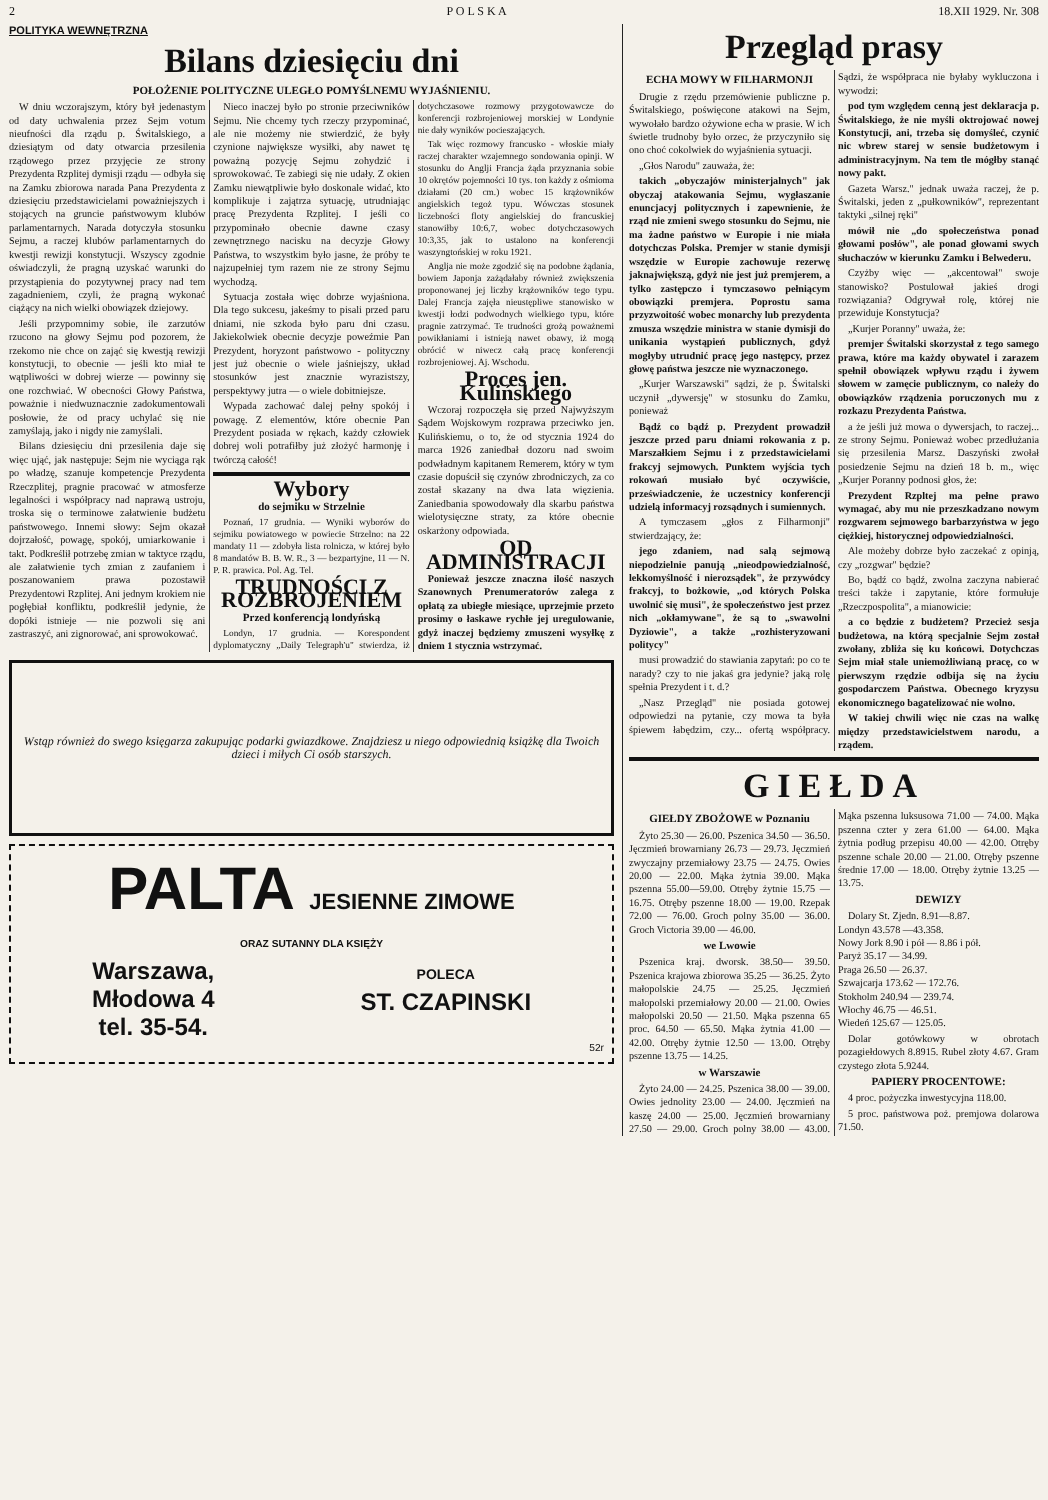2 P O L S K A 18.XII 1929. Nr. 308
POLITYKA WEWNĘTRZNA
Bilans dziesięciu dni
POŁOŻENIE POLITYCZNE ULEGŁO POMYŚLNEMU WYJAŚNIENIU.
W dniu wczorajszym, który był jedenastym od daty uchwalenia przez Sejm votum nieufności dla rządu p. Świtalskiego, a dziesiątym od daty otwarcia przesilenia rządowego przez przyjęcie ze strony Prezydenta Rzplitej dymisji rządu — odbyła się na Zamku zbiorowa narada Pana Prezydenta z dziesięciu przedstawicielami poważniejszych i stojących na gruncie państwowym klubów parlamentarnych. Narada dotyczyła stosunku Sejmu, a raczej klubów parlamentarnych do kwestji rewizji konstytucji. Wszyscy zgodnie oświadczyli, że pragną uzyskać warunki do przystąpienia do pozytywnej pracy nad tem zagadnieniem, czyli, że pragną wykonać ciążący na nich wielki obowiązek dziejowy.
Jeśli przypomnimy sobie, ile zarzutów rzucono na głowy Sejmu pod pozorem, że rzekomo nie chce on zająć się kwestją rewizji konstytucji, to obecnie — jeśli kto miał te wątpliwości w dobrej wierze — powinny się one rozchwiać. W obecności Głowy Państwa, poważnie i niedwuznacznie zadokumentowali posłowie, że od pracy uchylać się nie zamyślają, jako i nigdy nie zamyślali.
Bilans dziesięciu dni przesilenia daje się więc ująć, jak następuje: Sejm nie wyciąga rąk po władzę, szanuje kompetencje Prezydenta Rzeczplitej, pragnie pracować w atmosferze legalności i współpracy nad naprawą ustroju, troska się o terminowe załatwienie budżetu państwowego. Innemi słowy: Sejm okazał dojrzałość, powagę, spokój, umiarkowanie i takt. Podkreślił potrzebę zmian w taktyce rządu, ale załatwienie tych zmian z zaufaniem i poszanowaniem prawa pozostawił Prezydentowi Rzplitej. Ani jednym krokiem nie pogłębiał konfliktu, podkreślił jedynie, że dopóki istnieje — nie pozwoli się ani zastraszyć, ani zignorować, ani sprowokować.
Nieco inaczej było po stronie przeciwników Sejmu. Nie chcemy tych rzeczy przypominać, ale nie możemy nie stwierdzić, że były czynione największe wysiłki, aby nawet tę poważną pozycję Sejmu zohydzić i sprowokować. Te zabiegi się nie udały. Z okien Zamku niewątpliwie było doskonale widać, kto komplikuje i zajątrza sytuację, utrudniając pracę Prezydenta Rzplitej. I jeśli co przypominało obecnie dawne czasy zewnętrznego nacisku na decyzje Głowy Państwa, to wszystkim było jasne, że próby te najzupełniej tym razem nie ze strony Sejmu wychodzą.
Sytuacja została więc dobrze wyjaśniona. Dla tego sukcesu, jakeśmy to pisali przed paru dniami, nie szkoda było paru dni czasu. Jakiekolwiek obecnie decyzje poweźmie Pan Prezydent, horyzont państwowo - polityczny jest już obecnie o wiele jaśniejszy, układ stosunków jest znacznie wyrazistszy, perspektywy jutra — o wiele dobitniejsze.
Wypada zachować dalej pełny spokój i powagę. Z elementów, które obecnie Pan Prezydent posiada w rękach, każdy człowiek dobrej woli potrafiłby już złożyć harmonję i twórczą całość!
Wybory
do sejmiku w Strzelnie
Poznań, 17 grudnia. — Wyniki wyborów do sejmiku powiatowego w powiecie Strzelno: na 22 mandaty 11 — zdobyła lista rolnicza, w której było 8 mandatów B. B. W. R., 3 — bezpartyjne, 11 — N. P. R. prawica. Pol. Ag. Tel.
TRUDNOŚCI Z ROZBROJENIEM
Przed konferencją londyńską
Londyn, 17 grudnia. — Korespondent dyplomatyczny „Daily Telegraph'u" stwierdza, iż dotychczasowe rozmowy przygotowawcze do konferencji rozbrojeniowej morskiej w Londynie nie dały wyników pocieszających.
Tak więc rozmowy francusko - włoskie miały raczej charakter wzajemnego sondowania opinji. W stosunku do Anglji Francja żąda przyznania sobie 10 okrętów pojemności 10 tys. ton każdy z ośmioma działami (20 cm.) wobec 15 krążowników angielskich tegoż typu. Wówczas stosunek liczebności floty angielskiej do francuskiej stanowiłby 10:6,7, wobec dotychczasowych 10:3,35, jak to ustalono na konferencji waszyngtońskiej w roku 1921.
Anglja nie może zgodzić się na podobne żądania, bowiem Japonja zażądałaby również zwiększenia proponowanej jej liczby krążowników tego typu. Dalej Francja zajęła nieustępliwe stanowisko w kwestji łodzi podwodnych wielkiego typu, które pragnie zatrzymać. Te trudności grożą poważnemi powikłaniami i istnieją nawet obawy, iż mogą obrócić w niwecz całą pracę konferencji rozbrojeniowej. Aj. Wschodu.
Proces jen. Kulińskiego
Wczoraj rozpoczęła się przed Najwyższym Sądem Wojskowym rozprawa przeciwko jen. Kulińskiemu, o to, że od stycznia 1924 do marca 1926 zaniedbał dozoru nad swoim podwładnym kapitanem Remerem, który w tym czasie dopuścił się czynów zbrodniczych, za co został skazany na dwa lata więzienia. Zaniedbania spowodowały dla skarbu państwa wielotysięczne straty, za które obecnie oskarżony odpowiada.
OD ADMINISTRACJI
Ponieważ jeszcze znaczna ilość naszych Szanownych Prenumeratorów zalega z opłatą za ubiegłe miesiące, uprzejmie przeto prosimy o łaskawe rychłe jej uregulowanie, gdyż inaczej będziemy zmuszeni wysyłkę z dniem 1 stycznia wstrzymać.
Wstąp również do swego księgarza zakupując podarki gwiazdkowe. Znajdziesz u niego odpowiednią książkę dla Twoich dzieci i miłych Ci osób starszych.
PALTA JESIENNE ZIMOWE
ORAZ SUTANNY DLA KSIĘŻY
Warszawa,
Młodowa 4
tel. 35-54.
POLECA
ST. CZAPINSKI
52r
Przegląd prasy
ECHA MOWY W FILHARMONJI
Drugie z rzędu przemówienie publiczne p. Świtalskiego, poświęcone atakowi na Sejm, wywołało bardzo ożywione echa w prasie. W ich świetle trudnoby było orzec, że przyczyniło się ono choć cokolwiek do wyjaśnienia sytuacji.
„Głos Narodu" zauważa, że:
takich „obyczajów ministerjalnych" jak obyczaj atakowania Sejmu, wygłaszanie enuncjacyj politycznych i zapewnienie, że rząd nie zmieni swego stosunku do Sejmu, nie ma żadne państwo w Europie i nie miała dotychczas Polska. Premjer w stanie dymisji wszędzie w Europie zachowuje rezerwę jaknajwiększą, gdyż nie jest już premjerem, a tylko zastępczo i tymczasowo pełniącym obowiązki premjera. Poprostu sama przyzwoitość wobec monarchy lub prezydenta zmusza wszędzie ministra w stanie dymisji do unikania wystąpień publicznych, gdyż mogłyby utrudnić pracę jego następcy, przez głowę państwa jeszcze nie wyznaczonego.
„Kurjer Warszawski" sądzi, że p. Świtalski uczynił „dywersję" w stosunku do Zamku, ponieważ
Bądź co bądź p. Prezydent prowadził jeszcze przed paru dniami rokowania z p. Marszałkiem Sejmu i z przedstawicielami frakcyj sejmowych. Punktem wyjścia tych rokowań musiało być oczywiście, przeświadczenie, że uczestnicy konferencji udzielą informacyj rozsądnych i sumiennych.
A tymczasem „głos z Filharmonji" stwierdzający, że:
jego zdaniem, nad salą sejmową niepodzielnie panują „nieodpowiedzialność, lekkomyślność i nierozsądek", że przywódcy frakcyj, to bożkowie, „od których Polska uwolnić się musi", że społeczeństwo jest przez nich „okłamywane", że są to „swawolni Dyziowie", a także „rozhisteryzowani politycy"
musi prowadzić do stawiania zapytań: po co te narady? czy to nie jakaś gra jedynie? jaką rolę spełnia Prezydent i t. d.?
„Nasz Przegląd" nie posiada gotowej odpowiedzi na pytanie, czy mowa ta była śpiewem łabędzim, czy... ofertą współpracy. Sądzi, że współpraca nie byłaby wykluczona i wywodzi:
pod tym względem cenną jest deklaracja p. Świtalskiego, że nie myśli oktrojować nowej Konstytucji, ani, trzeba się domyśleć, czynić nic wbrew starej w sensie budżetowym i administracyjnym. Na tem tle mógłby stanąć nowy pakt.
Gazeta Warsz." jednak uważa raczej, że p. Świtalski, jeden z „pułkowników", reprezentant taktyki „silnej ręki"
mówił nie „do społeczeństwa ponad głowami posłów", ale ponad głowami swych słuchaczów w kierunku Zamku i Belwederu.
Czyżby więc — „akcentował" swoje stanowisko? Postulował jakieś drogi rozwiązania? Odgrywał rolę, której nie przewiduje Konstytucja?
„Kurjer Poranny" uważa, że:
premjer Świtalski skorzystał z tego samego prawa, które ma każdy obywatel i zarazem spełnił obowiązek wpływu rządu i żywem słowem w zamęcie publicznym, co należy do obowiązków rządzenia poruczonych mu z rozkazu Prezydenta Państwa.
a że jeśli już mowa o dywersjach, to raczej... ze strony Sejmu. Ponieważ wobec przedłużania się przesilenia Marsz. Daszyński zwołał posiedzenie Sejmu na dzień 18 b. m., więc „Kurjer Poranny podnosi głos, że:
Prezydent Rzpltej ma pełne prawo wymagać, aby mu nie przeszkadzano nowym rozgwarem sejmowego barbarzyństwa w jego ciężkiej, historycznej odpowiedzialności.
Ale możeby dobrze było zaczekać z opinją, czy „rozgwar" będzie?
Bo, bądź co bądź, zwolna zaczyna nabierać treści także i zapytanie, które formułuje „Rzeczpospolita", a mianowicie:
a co będzie z budżetem? Przecież sesja budżetowa, na którą specjalnie Sejm został zwołany, zbliża się ku końcowi. Dotychczas Sejm miał stale uniemożliwianą pracę, co w pierwszym rzędzie odbija się na życiu gospodarczem Państwa. Obecnego kryzysu ekonomicznego bagatelizować nie wolno.
W takiej chwili więc nie czas na walkę między przedstawicielstwem narodu, a rządem.
GIEŁDA
GIEŁDY ZBOŻOWE w Poznaniu
Żyto 25.30 — 26.00. Pszenica 34.50 — 36.50. Jęczmień browarniany 26.73 — 29.73. Jęczmień zwyczajny przemiałowy 23.75 — 24.75. Owies 20.00 — 22.00. Mąka żytnia 39.00. Mąka pszenna 55.00—59.00. Otręby żytnie 15.75 — 16.75. Otręby pszenne 18.00 — 19.00. Rzepak 72.00 — 76.00. Groch polny 35.00 — 36.00. Groch Victoria 39.00 — 46.00.
we Lwowie
Pszenica kraj. dworsk. 38.50— 39.50. Pszenica krajowa zbiorowa 35.25 — 36.25. Żyto małopolskie 24.75 — 25.25. Jęczmień małopolski przemiałowy 20.00 — 21.00. Owies małopolski 20.50 — 21.50. Mąka pszenna 65 proc. 64.50 — 65.50. Mąka żytnia 41.00 — 42.00. Otręby żytnie 12.50 — 13.00. Otręby pszenne 13.75 — 14.25.
w Warszawie
Żyto 24.00 — 24.25. Pszenica 38.00 — 39.00. Owies jednolity 23.00 — 24.00. Jęczmień na kaszę 24.00 — 25.00. Jęczmień browarniany 27.50 — 29.00. Groch polny 38.00 — 43.00. Mąka pszenna luksusowa 71.00 — 74.00. Mąka pszenna czter y zera 61.00 — 64.00. Mąka żytnia podług przepisu 40.00 — 42.00. Otręby pszenne schale 20.00 — 21.00. Otręby pszenne średnie 17.00 — 18.00. Otręby żytnie 13.25 — 13.75.
DEWIZY
Dolary St. Zjedn. 8.91—8.87.
Londyn 43.578 —43.358.
Nowy Jork 8.90 i pół — 8.86 i pół.
Paryż 35.17 — 34.99.
Praga 26.50 — 26.37.
Szwajcarja 173.62 — 172.76.
Stokholm 240.94 — 239.74.
Włochy 46.75 — 46.51.
Wiedeń 125.67 — 125.05.
Dolar gotówkowy w obrotach pozagiełdowych 8.8915. Rubel złoty 4.67. Gram czystego złota 5.9244.
PAPIERY PROCENTOWE:
4 proc. pożyczka inwestycyjna 118.00.
5 proc. państwowa poż. premjowa dolarowa 71.50.